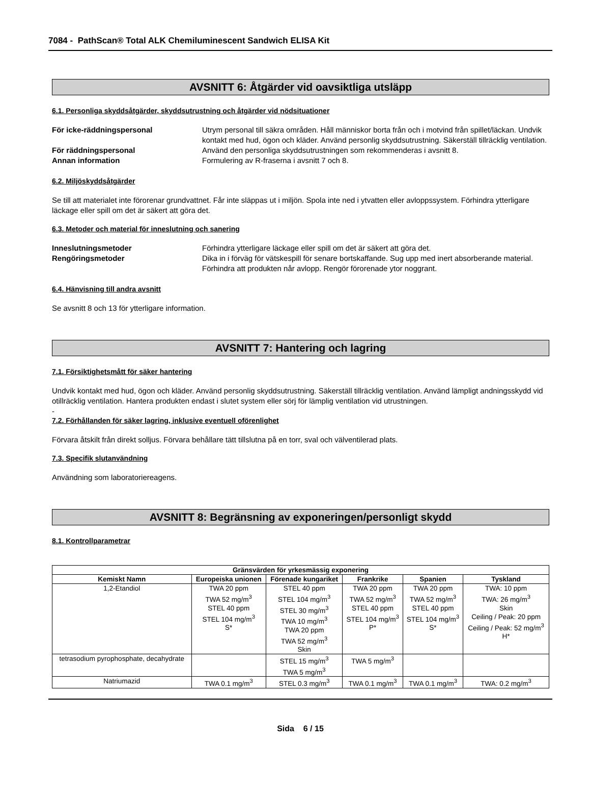7084 - PathScan® Total ALK Chemiluminescent Sandwich ELISA Kit
AVSNITT 6: Åtgärder vid oavsiktliga utsläpp
6.1. Personliga skyddsåtgärder, skyddsutrustning och åtgärder vid nödsituationer
För icke-räddningspersonal Utrym personal till säkra områden. Håll människor borta från och i motvind från spillet/läckan. Undvik kontakt med hud, ögon och kläder. Använd personlig skyddsutrustning. Säkerställ tillräcklig ventilation.
För räddningspersonal Använd den personliga skyddsutrustningen som rekommenderas i avsnitt 8.
Annan information Formulering av R-fraserna i avsnitt 7 och 8.
6.2. Miljöskyddsåtgärder
Se till att materialet inte förorenar grundvattnet. Får inte släppas ut i miljön. Spola inte ned i ytvatten eller avloppssystem. Förhindra ytterligare läckage eller spill om det är säkert att göra det.
6.3. Metoder och material för inneslutning och sanering
Inneslutningsmetoder Förhindra ytterligare läckage eller spill om det är säkert att göra det.
Rengöringsmetoder Dika in i förväg för vätskespill för senare bortskaffande. Sug upp med inert absorberande material. Förhindra att produkten når avlopp. Rengör förorenade ytor noggrant.
6.4. Hänvisning till andra avsnitt
Se avsnitt 8 och 13 för ytterligare information.
AVSNITT 7: Hantering och lagring
7.1. Försiktighetsmått för säker hantering
Undvik kontakt med hud, ögon och kläder. Använd personlig skyddsutrustning. Säkerställ tillräcklig ventilation. Använd lämpligt andningsskydd vid otillräcklig ventilation. Hantera produkten endast i slutet system eller sörj för lämplig ventilation vid utrustningen.
-
7.2. Förhållanden för säker lagring, inklusive eventuell oförenlighet
Förvara åtskilt från direkt solljus. Förvara behållare tätt tillslutna på en torr, sval och välventilerad plats.
7.3. Specifik slutanvändning
Användning som laboratoriereagens.
AVSNITT 8: Begränsning av exponeringen/personligt skydd
8.1. Kontrollparametrar
| Gränsvärden för yrkesmässig exponering | | | | | |
| --- | --- | --- | --- | --- | --- |
| Kemiskt Namn | Europeiska unionen | Förenade kungariket | Frankrike | Spanien | Tyskland |
| 1,2-Etandiol | TWA 20 ppm TWA 52 mg/m<sup>3</sup> STEL 40 ppm STEL 104 mg/m<sup>3</sup> S* | STEL 40 ppm STEL 104 mg/m<sup>3</sup> STEL 30 mg/m<sup>3</sup> TWA 10 mg/m<sup>3</sup> TWA 20 ppm TWA 52 mg/m<sup>3</sup> Skin | TWA 20 ppm TWA 52 mg/m<sup>3</sup> STEL 40 ppm STEL 104 mg/m<sup>3</sup> P* | TWA 20 ppm TWA 52 mg/m<sup>3</sup> STEL 40 ppm STEL 104 mg/m<sup>3</sup> S* | TWA: 10 ppm TWA: 26 mg/m<sup>3</sup> Skin Ceiling / Peak: 20 ppm Ceiling / Peak: 52 mg/m<sup>3</sup> H* |
| tetrasodium pyrophosphate, decahydrate | | STEL 15 mg/m<sup>3</sup> TWA 5 mg/m<sup>3</sup> | TWA 5 mg/m<sup>3</sup> | | |
| Natriumazid | TWA 0.1 mg/m<sup>3</sup> | STEL 0.3 mg/m<sup>3</sup> | TWA 0.1 mg/m<sup>3</sup> | TWA 0.1 mg/m<sup>3</sup> | TWA: 0.2 mg/m<sup>3</sup> |
Sida 6 / 15